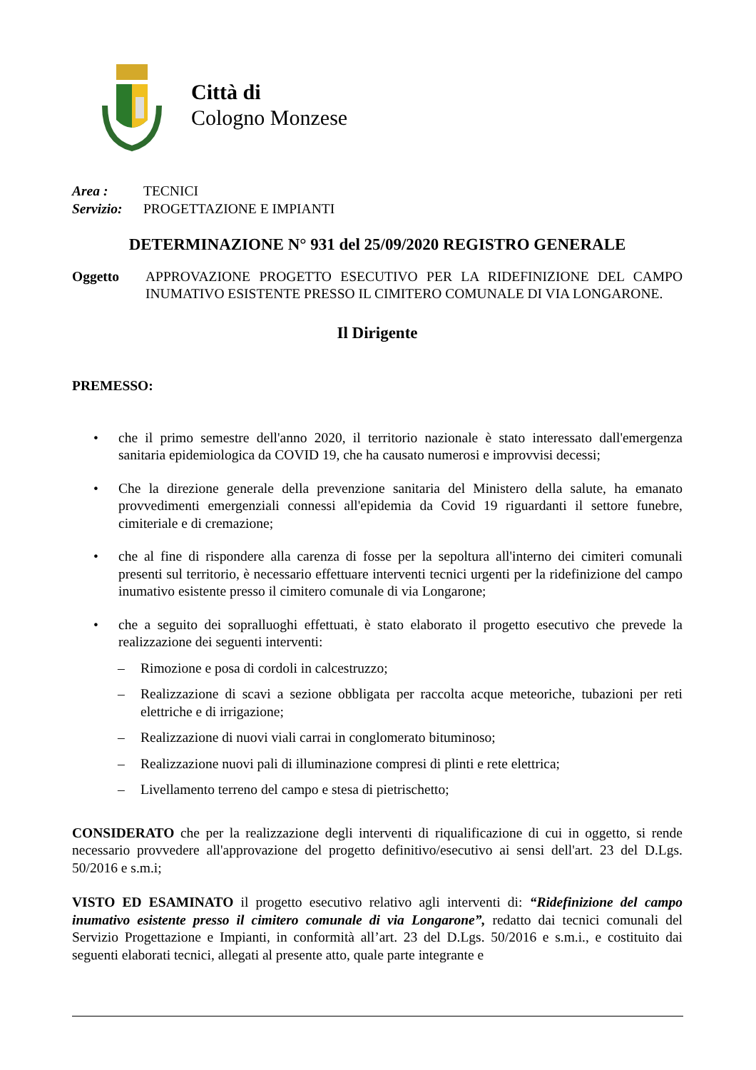Città di
Cologno Monzese
Area : TECNICI
Servizio: PROGETTAZIONE E IMPIANTI
DETERMINAZIONE N° 931 del 25/09/2020 REGISTRO GENERALE
Oggetto APPROVAZIONE PROGETTO ESECUTIVO PER LA RIDEFINIZIONE DEL CAMPO INUMATIVO ESISTENTE PRESSO IL CIMITERO COMUNALE DI VIA LONGARONE.
Il Dirigente
PREMESSO:
• che il primo semestre dell'anno 2020, il territorio nazionale è stato interessato dall'emergenza sanitaria epidemiologica da COVID 19, che ha causato numerosi e improvvisi decessi;
• Che la direzione generale della prevenzione sanitaria del Ministero della salute, ha emanato provvedimenti emergenziali connessi all'epidemia da Covid 19 riguardanti il settore funebre, cimiteriale e di cremazione;
• che al fine di rispondere alla carenza di fosse per la sepoltura all'interno dei cimiteri comunali presenti sul territorio, è necessario effettuare interventi tecnici urgenti per la ridefinizione del campo inumativo esistente presso il cimitero comunale di via Longarone;
• che a seguito dei sopralluoghi effettuati, è stato elaborato il progetto esecutivo che prevede la realizzazione dei seguenti interventi:
– Rimozione e posa di cordoli in calcestruzzo;
– Realizzazione di scavi a sezione obbligata per raccolta acque meteoriche, tubazioni per reti elettriche e di irrigazione;
– Realizzazione di nuovi viali carrai in conglomerato bituminoso;
– Realizzazione nuovi pali di illuminazione compresi di plinti e rete elettrica;
– Livellamento terreno del campo e stesa di pietrischetto;
CONSIDERATO che per la realizzazione degli interventi di riqualificazione di cui in oggetto, si rende necessario provvedere all'approvazione del progetto definitivo/esecutivo ai sensi dell'art. 23 del D.Lgs. 50/2016 e s.m.i;
VISTO ED ESAMINATO il progetto esecutivo relativo agli interventi di: “Ridefinizione del campo inumativo esistente presso il cimitero comunale di via Longarone”, redatto dai tecnici comunali del Servizio Progettazione e Impianti, in conformità all’art. 23 del D.Lgs. 50/2016 e s.m.i., e costituito dai seguenti elaborati tecnici, allegati al presente atto, quale parte integrante e